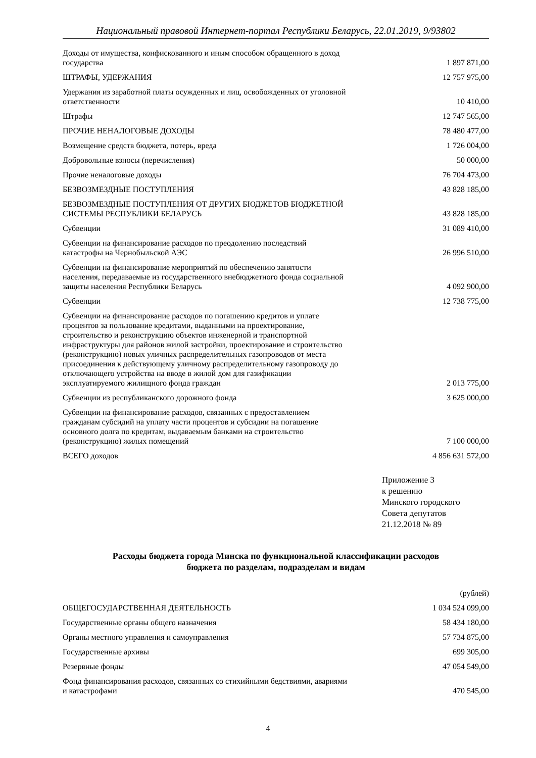Национальный правовой Интернет-портал Республики Беларусь, 22.01.2019, 9/93802
| Доходы от имущества, конфискованного и иным способом обращенного в доход государства | 1 897 871,00 |
| ШТРАФЫ, УДЕРЖАНИЯ | 12 757 975,00 |
| Удержания из заработной платы осужденных и лиц, освобожденных от уголовной ответственности | 10 410,00 |
| Штрафы | 12 747 565,00 |
| ПРОЧИЕ НЕНАЛОГОВЫЕ ДОХОДЫ | 78 480 477,00 |
| Возмещение средств бюджета, потерь, вреда | 1 726 004,00 |
| Добровольные взносы (перечисления) | 50 000,00 |
| Прочие неналоговые доходы | 76 704 473,00 |
| БЕЗВОЗМЕЗДНЫЕ ПОСТУПЛЕНИЯ | 43 828 185,00 |
| БЕЗВОЗМЕЗДНЫЕ ПОСТУПЛЕНИЯ ОТ ДРУГИХ БЮДЖЕТОВ БЮДЖЕТНОЙ СИСТЕМЫ РЕСПУБЛИКИ БЕЛАРУСЬ | 43 828 185,00 |
| Субвенции | 31 089 410,00 |
| Субвенции на финансирование расходов по преодолению последствий катастрофы на Чернобыльской АЭС | 26 996 510,00 |
| Субвенции на финансирование мероприятий по обеспечению занятости населения, передаваемые из государственного внебюджетного фонда социальной защиты населения Республики Беларусь | 4 092 900,00 |
| Субвенции | 12 738 775,00 |
| Субвенции на финансирование расходов по погашению кредитов и уплате процентов за пользование кредитами, выданными на проектирование, строительство и реконструкцию объектов инженерной и транспортной инфраструктуры для районов жилой застройки, проектирование и строительство (реконструкцию) новых уличных распределительных газопроводов от места присоединения к действующему уличному распределительному газопроводу до отключающего устройства на вводе в жилой дом для газификации эксплуатируемого жилищного фонда граждан | 2 013 775,00 |
| Субвенции из республиканского дорожного фонда | 3 625 000,00 |
| Субвенции на финансирование расходов, связанных с предоставлением гражданам субсидий на уплату части процентов и субсидии на погашение основного долга по кредитам, выдаваемым банками на строительство (реконструкцию) жилых помещений | 7 100 000,00 |
| ВСЕГО доходов | 4 856 631 572,00 |
Приложение 3
к решению
Минского городского
Совета депутатов
21.12.2018 № 89
Расходы бюджета города Минска по функциональной классификации расходов
бюджета по разделам, подразделам и видам
(рублей)
| ОБЩЕГОСУДАРСТВЕННАЯ ДЕЯТЕЛЬНОСТЬ | 1 034 524 099,00 |
| Государственные органы общего назначения | 58 434 180,00 |
| Органы местного управления и самоуправления | 57 734 875,00 |
| Государственные архивы | 699 305,00 |
| Резервные фонды | 47 054 549,00 |
| Фонд финансирования расходов, связанных со стихийными бедствиями, авариями и катастрофами | 470 545,00 |
4